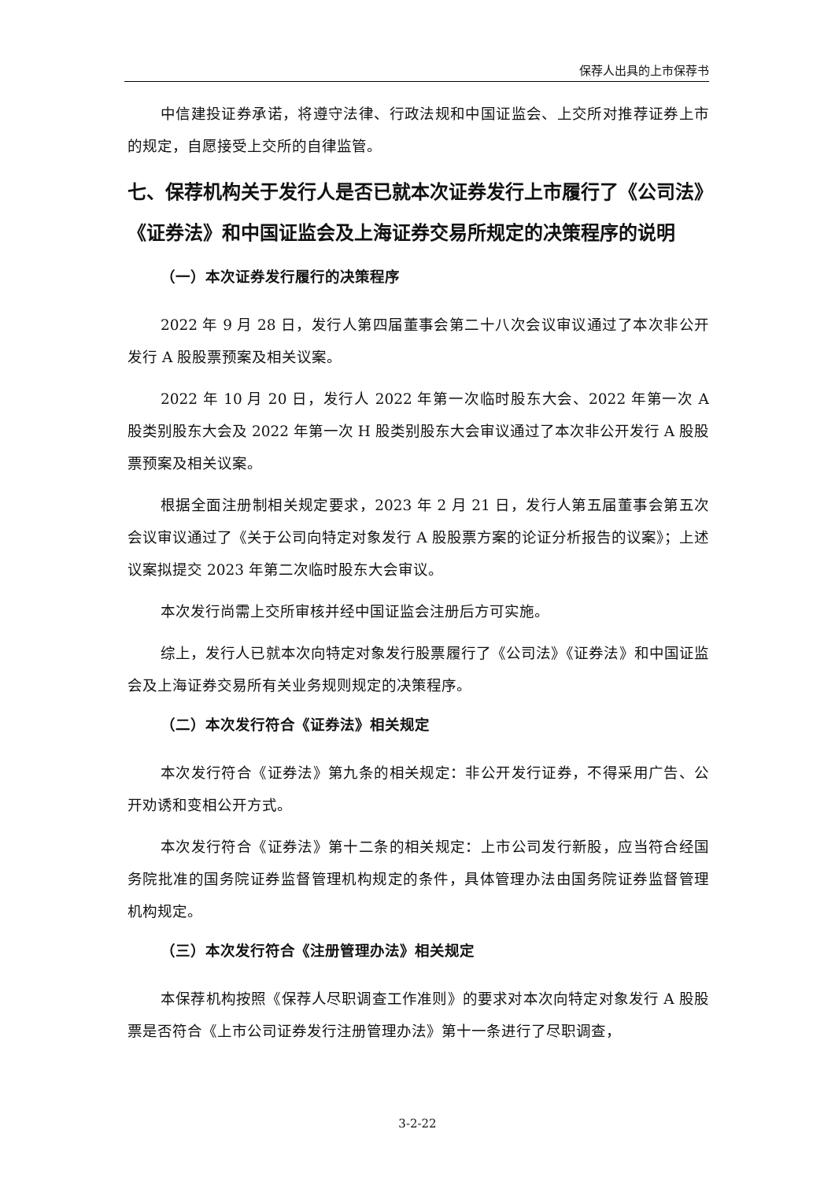保荐人出具的上市保荐书
中信建投证券承诺，将遵守法律、行政法规和中国证监会、上交所对推荐证券上市的规定，自愿接受上交所的自律监管。
七、保荐机构关于发行人是否已就本次证券发行上市履行了《公司法》《证券法》和中国证监会及上海证券交易所规定的决策程序的说明
（一）本次证券发行履行的决策程序
2022 年 9 月 28 日，发行人第四届董事会第二十八次会议审议通过了本次非公开发行 A 股股票预案及相关议案。
2022 年 10 月 20 日，发行人 2022 年第一次临时股东大会、2022 年第一次 A 股类别股东大会及 2022 年第一次 H 股类别股东大会审议通过了本次非公开发行 A 股股票预案及相关议案。
根据全面注册制相关规定要求，2023 年 2 月 21 日，发行人第五届董事会第五次会议审议通过了《关于公司向特定对象发行 A 股股票方案的论证分析报告的议案》；上述议案拟提交 2023 年第二次临时股东大会审议。
本次发行尚需上交所审核并经中国证监会注册后方可实施。
综上，发行人已就本次向特定对象发行股票履行了《公司法》《证券法》和中国证监会及上海证券交易所有关业务规则规定的决策程序。
（二）本次发行符合《证券法》相关规定
本次发行符合《证券法》第九条的相关规定：非公开发行证券，不得采用广告、公开劝诱和变相公开方式。
本次发行符合《证券法》第十二条的相关规定：上市公司发行新股，应当符合经国务院批准的国务院证券监督管理机构规定的条件，具体管理办法由国务院证券监督管理机构规定。
（三）本次发行符合《注册管理办法》相关规定
本保荐机构按照《保荐人尽职调查工作准则》的要求对本次向特定对象发行 A 股股票是否符合《上市公司证券发行注册管理办法》第十一条进行了尽职调查，
3-2-22